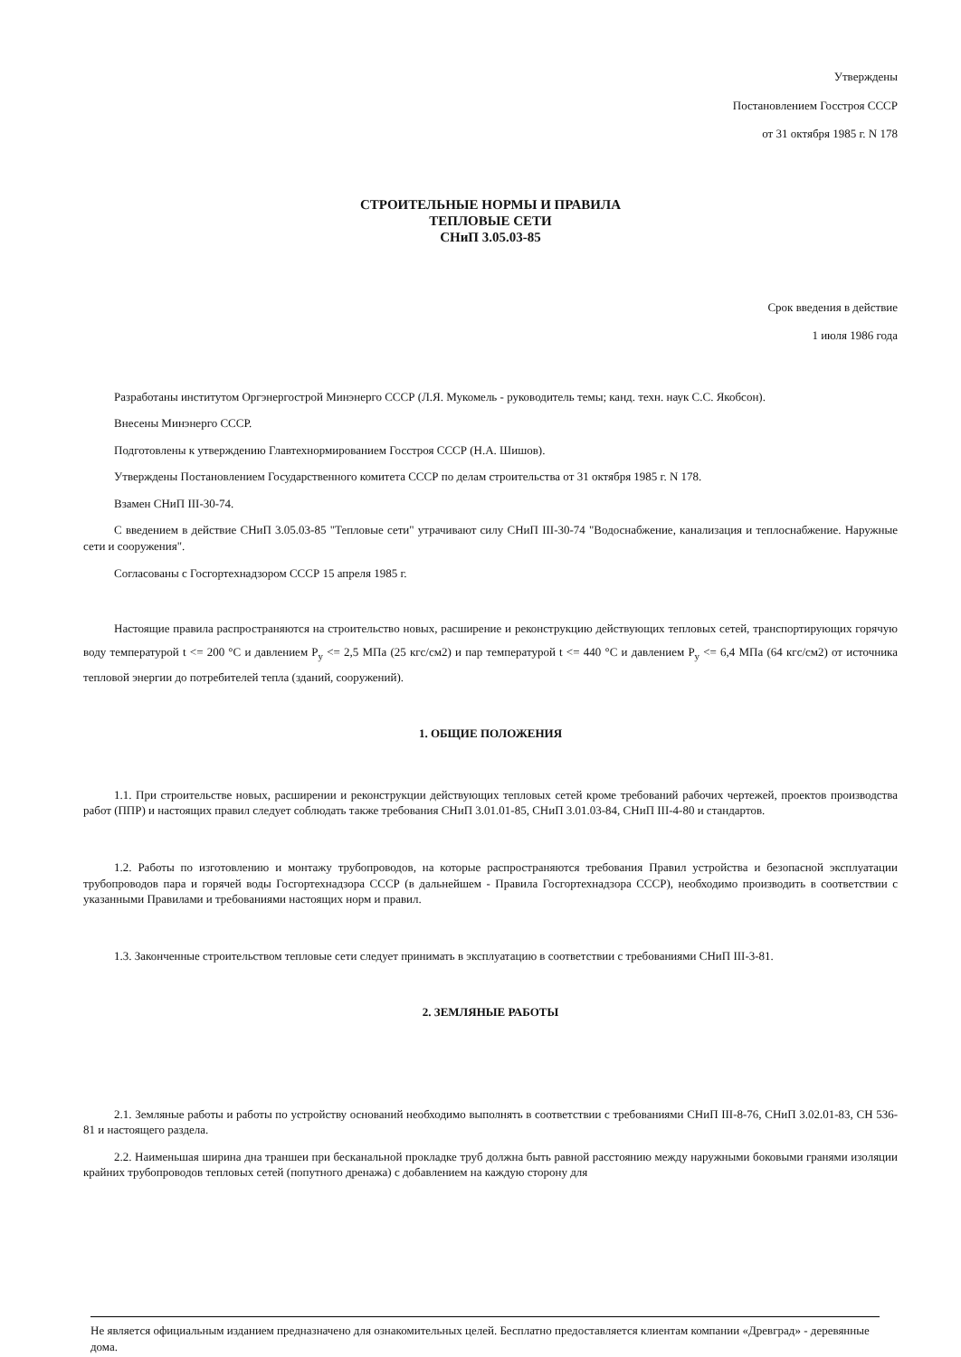Утверждены
Постановлением Госстроя СССР
от 31 октября 1985 г. N 178
СТРОИТЕЛЬНЫЕ НОРМЫ И ПРАВИЛА
ТЕПЛОВЫЕ СЕТИ
СНиП 3.05.03-85
Срок введения в действие
1 июля 1986 года
Разработаны институтом Оргэнергострой Минэнерго СССР (Л.Я. Мукомель - руководитель темы; канд. техн. наук С.С. Якобсон).
Внесены Минэнерго СССР.
Подготовлены к утверждению Главтехнормированием Госстроя СССР (Н.А. Шишов).
Утверждены Постановлением Государственного комитета СССР по делам строительства от 31 октября 1985 г. N 178.
Взамен СНиП III-30-74.
С введением в действие СНиП 3.05.03-85 "Тепловые сети" утрачивают силу СНиП III-30-74 "Водоснабжение, канализация и теплоснабжение. Наружные сети и сооружения".
Согласованы с Госгортехнадзором СССР 15 апреля 1985 г.
Настоящие правила распространяются на строительство новых, расширение и реконструкцию действующих тепловых сетей, транспортирующих горячую воду температурой t <= 200 °С и давлением P<sub>y</sub> <= 2,5 МПа (25 кгс/см2) и пар температурой t <= 440 °С и давлением P<sub>y</sub> <= 6,4 МПа (64 кгс/см2) от источника тепловой энергии до потребителей тепла (зданий, сооружений).
1. ОБЩИЕ ПОЛОЖЕНИЯ
1.1. При строительстве новых, расширении и реконструкции действующих тепловых сетей кроме требований рабочих чертежей, проектов производства работ (ППР) и настоящих правил следует соблюдать также требования СНиП 3.01.01-85, СНиП 3.01.03-84, СНиП III-4-80 и стандартов.
1.2. Работы по изготовлению и монтажу трубопроводов, на которые распространяются требования Правил устройства и безопасной эксплуатации трубопроводов пара и горячей воды Госгортехнадзора СССР (в дальнейшем - Правила Госгортехнадзора СССР), необходимо производить в соответствии с указанными Правилами и требованиями настоящих норм и правил.
1.3. Законченные строительством тепловые сети следует принимать в эксплуатацию в соответствии с требованиями СНиП III-3-81.
2. ЗЕМЛЯНЫЕ РАБОТЫ
2.1. Земляные работы и работы по устройству оснований необходимо выполнять в соответствии с требованиями СНиП III-8-76, СНиП 3.02.01-83, СН 536-81 и настоящего раздела.
2.2. Наименьшая ширина дна траншеи при бесканальной прокладке труб должна быть равной расстоянию между наружными боковыми гранями изоляции крайних трубопроводов тепловых сетей (попутного дренажа) с добавлением на каждую сторону для
Не является официальным изданием предназначено для ознакомительных целей. Бесплатно предоставляется клиентам компании «Древград» - деревянные дома.